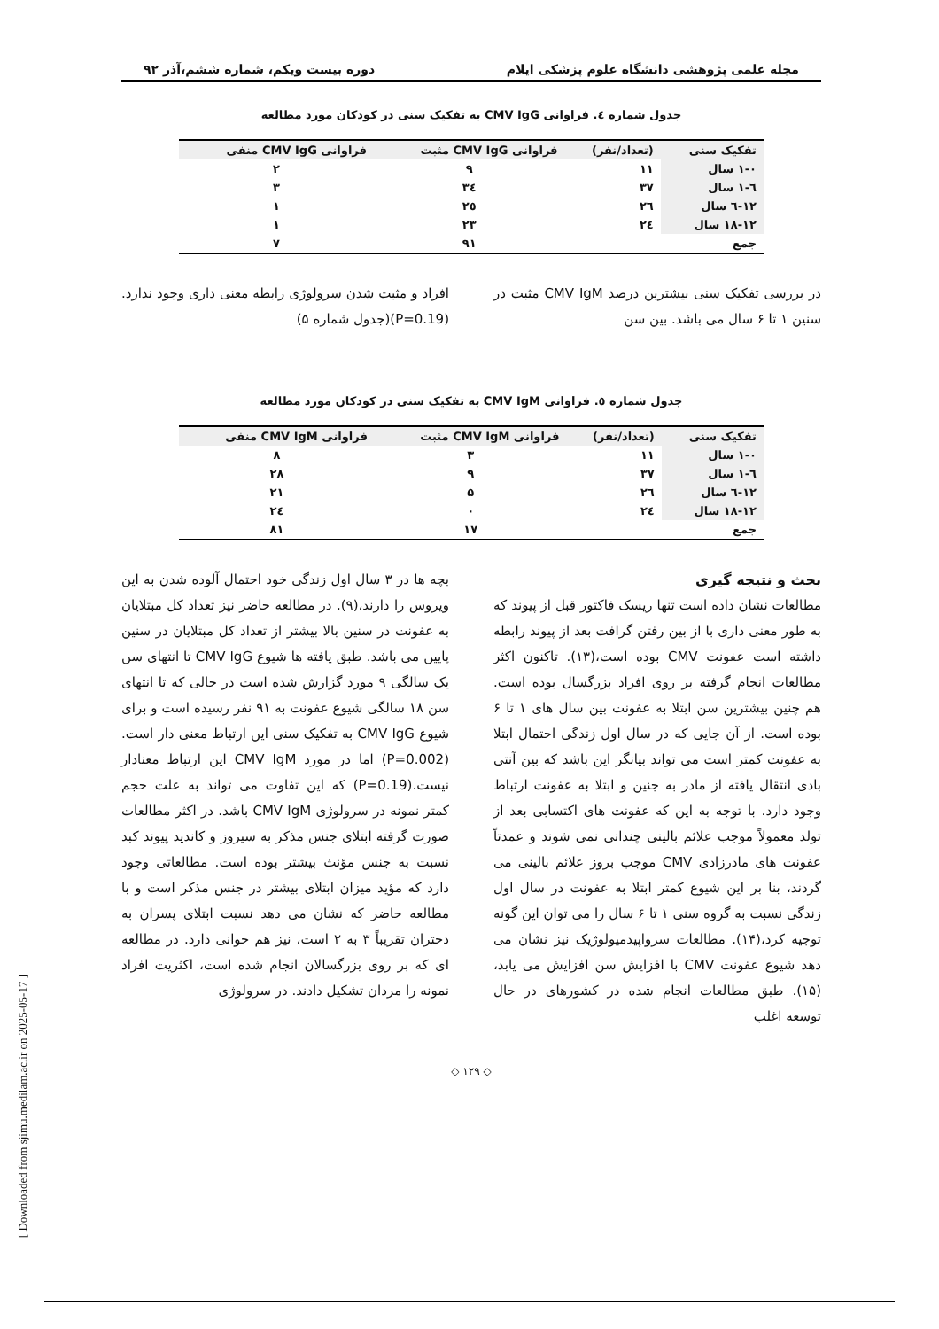مجله علمی پژوهشی دانشگاه علوم پزشکی ایلام دوره بیست ویکم، شماره ششم،آذر ۹۲
جدول شماره ٤. فراوانی CMV IgG به تفکیک سنی در کودکان مورد مطالعه
| تفکیک سنی | (تعداد/نفر) | فراوانی CMV IgG مثبت | فراوانی CMV IgG منفی |
| --- | --- | --- | --- |
| ۱-۰ سال | ۱۱ | ۹ | ۲ |
| ٦-۱ سال | ۳۷ | ۳٤ | ۳ |
| ۱۲-٦ سال | ۲٦ | ۲٥ | ۱ |
| ۱۸-۱۲ سال | ۲٤ | ۲۳ | ۱ |
| جمع | | ۹۱ | ۷ |
در بررسی تفکیک سنی بیشترین درصد CMV IgM مثبت در سنین ۱ تا ۶ سال می باشد. بین سن
افراد و مثبت شدن سرولوژی رابطه معنی داری وجود ندارد.(P=0.19)(جدول شماره ۵)
جدول شماره ٥. فراوانی CMV IgM به تفکیک سنی در کودکان مورد مطالعه
| تفکیک سنی | (تعداد/نفر) | فراوانی CMV IgM مثبت | فراوانی CMV IgM منفی |
| --- | --- | --- | --- |
| ۱-۰ سال | ۱۱ | ۳ | ۸ |
| ٦-۱ سال | ۳۷ | ۹ | ۲۸ |
| ۱۲-٦ سال | ۲٦ | ۵ | ۲۱ |
| ۱۸-۱۲ سال | ۲٤ | ۰ | ۲٤ |
| جمع | | ۱۷ | ۸۱ |
بحث و نتیجه گیری
مطالعات نشان داده است تنها ریسک فاکتور قبل از پیوند که به طور معنی داری با از بین رفتن گرافت بعد از پیوند رابطه داشته است عفونت CMV بوده است،(۱۳). تاکنون اکثر مطالعات انجام گرفته بر روی افراد بزرگسال بوده است. هم چنین بیشترین سن ابتلا به عفونت بین سال های ۱ تا ۶ بوده است. از آن جایی که در سال اول زندگی احتمال ابتلا به عفونت کمتر است می تواند بیانگر این باشد که بین آنتی بادی انتقال یافته از مادر به جنین و ابتلا به عفونت ارتباط وجود دارد. با توجه به این که عفونت های اکتسابی بعد از تولد معمولاً موجب علائم بالینی چندانی نمی شوند و عمدتاً عفونت های مادرزادی CMV موجب بروز علائم بالینی می گردند، بنا بر این شیوع کمتر ابتلا به عفونت در سال اول زندگی نسبت به گروه سنی ۱ تا ۶ سال را می توان این گونه توجیه کرد،(۱۴). مطالعات سرواپیدمیولوژیک نیز نشان می دهد شیوع عفونت CMV با افزایش سن افزایش می یابد،(۱۵). طبق مطالعات انجام شده در کشورهای در حال توسعه اغلب
بچه ها در ۳ سال اول زندگی خود احتمال آلوده شدن به این ویروس را دارند،(۹). در مطالعه حاضر نیز تعداد کل مبتلایان به عفونت در سنین بالا بیشتر از تعداد کل مبتلایان در سنین پایین می باشد. طبق یافته ها شیوع CMV IgG تا انتهای سن یک سالگی ۹ مورد گزارش شده است در حالی که تا انتهای سن ۱۸ سالگی شیوع عفونت به ۹۱ نفر رسیده است و برای شیوع CMV IgG به تفکیک سنی این ارتباط معنی دار است.(P=0.002) اما در مورد CMV IgM این ارتباط معنادار نیست.(P=0.19) که این تفاوت می تواند به علت حجم کمتر نمونه در سرولوژی CMV IgM باشد. در اکثر مطالعات صورت گرفته ابتلای جنس مذکر به سیروز و کاندید پیوند کبد نسبت به جنس مؤنث بیشتر بوده است. مطالعاتی وجود دارد که مؤید میزان ابتلای بیشتر در جنس مذکر است و با مطالعه حاضر که نشان می دهد نسبت ابتلای پسران به دختران تقریباً ۳ به ۲ است، نیز هم خوانی دارد. در مطالعه ای که بر روی بزرگسالان انجام شده است، اکثریت افراد نمونه را مردان تشکیل دادند. در سرولوژی
◇ ۱۲۹ ◇
[ Downloaded from sjimu.medilam.ac.ir on 2025-05-17 ]